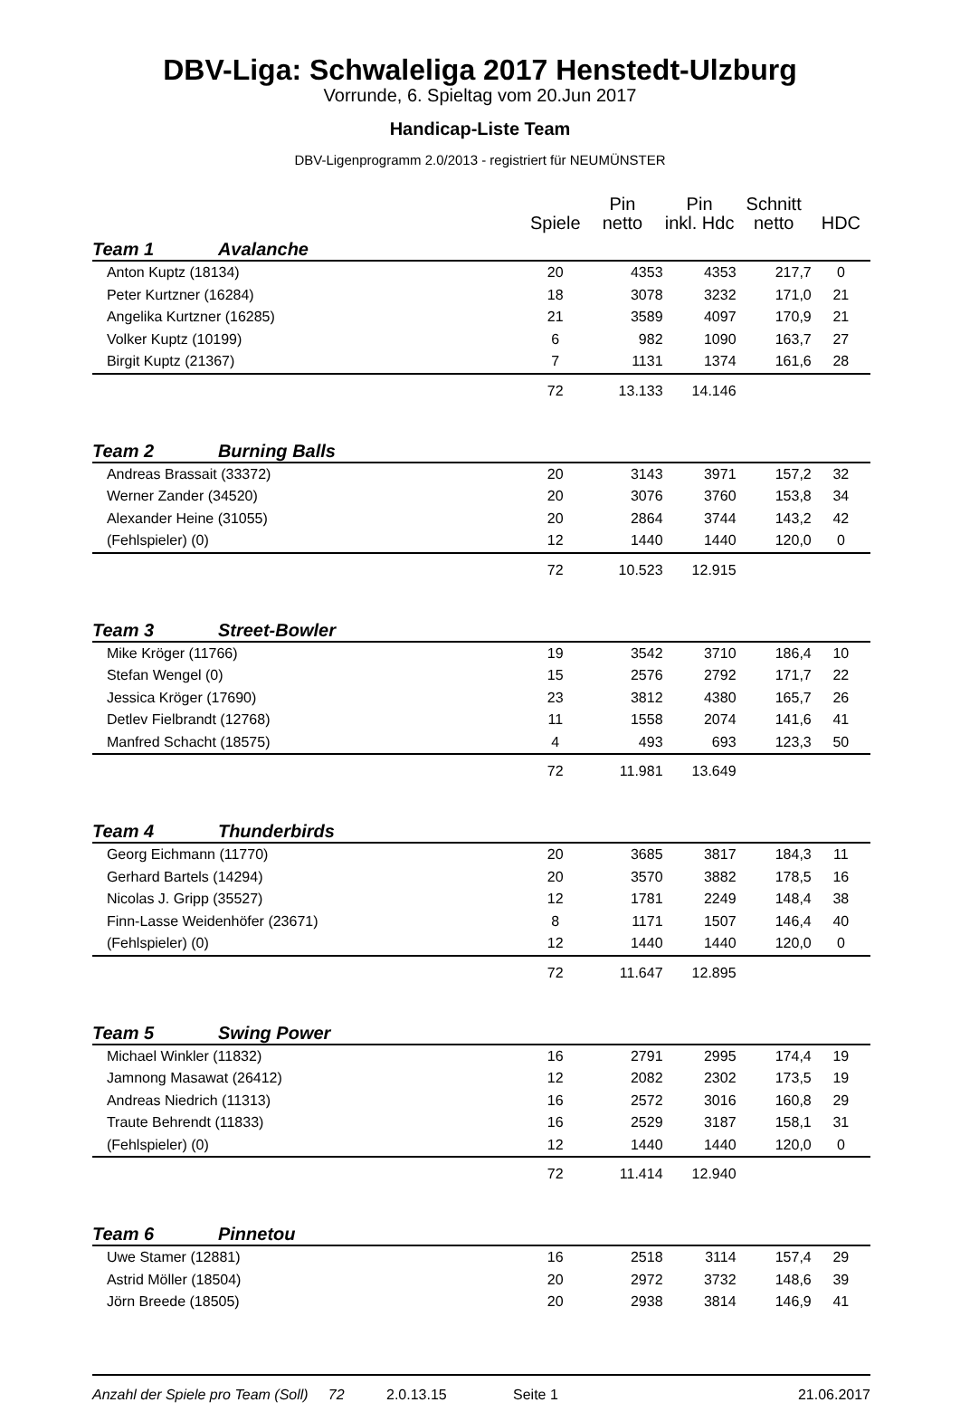DBV-Liga: Schwaleliga 2017 Henstedt-Ulzburg
Vorrunde, 6. Spieltag vom 20.Jun 2017
Handicap-Liste Team
DBV-Ligenprogramm 2.0/2013 - registriert für NEUMÜNSTER
| | | | Spiele | Pin netto | Pin inkl. Hdc | Schnitt netto | HDC |
| --- | --- | --- | --- | --- | --- | --- | --- |
| Team 1 | | Avalanche | | | | | |
| | Anton Kuptz (18134) | | 20 | 4353 | 4353 | 217,7 | 0 |
| | Peter Kurtzner (16284) | | 18 | 3078 | 3232 | 171,0 | 21 |
| | Angelika Kurtzner (16285) | | 21 | 3589 | 4097 | 170,9 | 21 |
| | Volker Kuptz (10199) | | 6 | 982 | 1090 | 163,7 | 27 |
| | Birgit Kuptz (21367) | | 7 | 1131 | 1374 | 161,6 | 28 |
| | | | 72 | 13.133 | 14.146 | | |
| Team 2 | | Burning Balls | | | | | |
| | Andreas Brassait (33372) | | 20 | 3143 | 3971 | 157,2 | 32 |
| | Werner Zander (34520) | | 20 | 3076 | 3760 | 153,8 | 34 |
| | Alexander Heine (31055) | | 20 | 2864 | 3744 | 143,2 | 42 |
| | (Fehlspieler) (0) | | 12 | 1440 | 1440 | 120,0 | 0 |
| | | | 72 | 10.523 | 12.915 | | |
| Team 3 | | Street-Bowler | | | | | |
| | Mike Kröger (11766) | | 19 | 3542 | 3710 | 186,4 | 10 |
| | Stefan Wengel (0) | | 15 | 2576 | 2792 | 171,7 | 22 |
| | Jessica Kröger (17690) | | 23 | 3812 | 4380 | 165,7 | 26 |
| | Detlev Fielbrandt (12768) | | 11 | 1558 | 2074 | 141,6 | 41 |
| | Manfred Schacht (18575) | | 4 | 493 | 693 | 123,3 | 50 |
| | | | 72 | 11.981 | 13.649 | | |
| Team 4 | | Thunderbirds | | | | | |
| | Georg Eichmann (11770) | | 20 | 3685 | 3817 | 184,3 | 11 |
| | Gerhard Bartels (14294) | | 20 | 3570 | 3882 | 178,5 | 16 |
| | Nicolas J. Gripp (35527) | | 12 | 1781 | 2249 | 148,4 | 38 |
| | Finn-Lasse Weidenhöfer (23671) | | 8 | 1171 | 1507 | 146,4 | 40 |
| | (Fehlspieler) (0) | | 12 | 1440 | 1440 | 120,0 | 0 |
| | | | 72 | 11.647 | 12.895 | | |
| Team 5 | | Swing Power | | | | | |
| | Michael Winkler (11832) | | 16 | 2791 | 2995 | 174,4 | 19 |
| | Jamnong Masawat (26412) | | 12 | 2082 | 2302 | 173,5 | 19 |
| | Andreas Niedrich (11313) | | 16 | 2572 | 3016 | 160,8 | 29 |
| | Traute Behrendt (11833) | | 16 | 2529 | 3187 | 158,1 | 31 |
| | (Fehlspieler) (0) | | 12 | 1440 | 1440 | 120,0 | 0 |
| | | | 72 | 11.414 | 12.940 | | |
| Team 6 | | Pinnetou | | | | | |
| | Uwe Stamer (12881) | | 16 | 2518 | 3114 | 157,4 | 29 |
| | Astrid Möller (18504) | | 20 | 2972 | 3732 | 148,6 | 39 |
| | Jörn Breede (18505) | | 20 | 2938 | 3814 | 146,9 | 41 |
Anzahl der Spiele pro Team (Soll) 72 2.0.13.15 Seite 1 21.06.2017